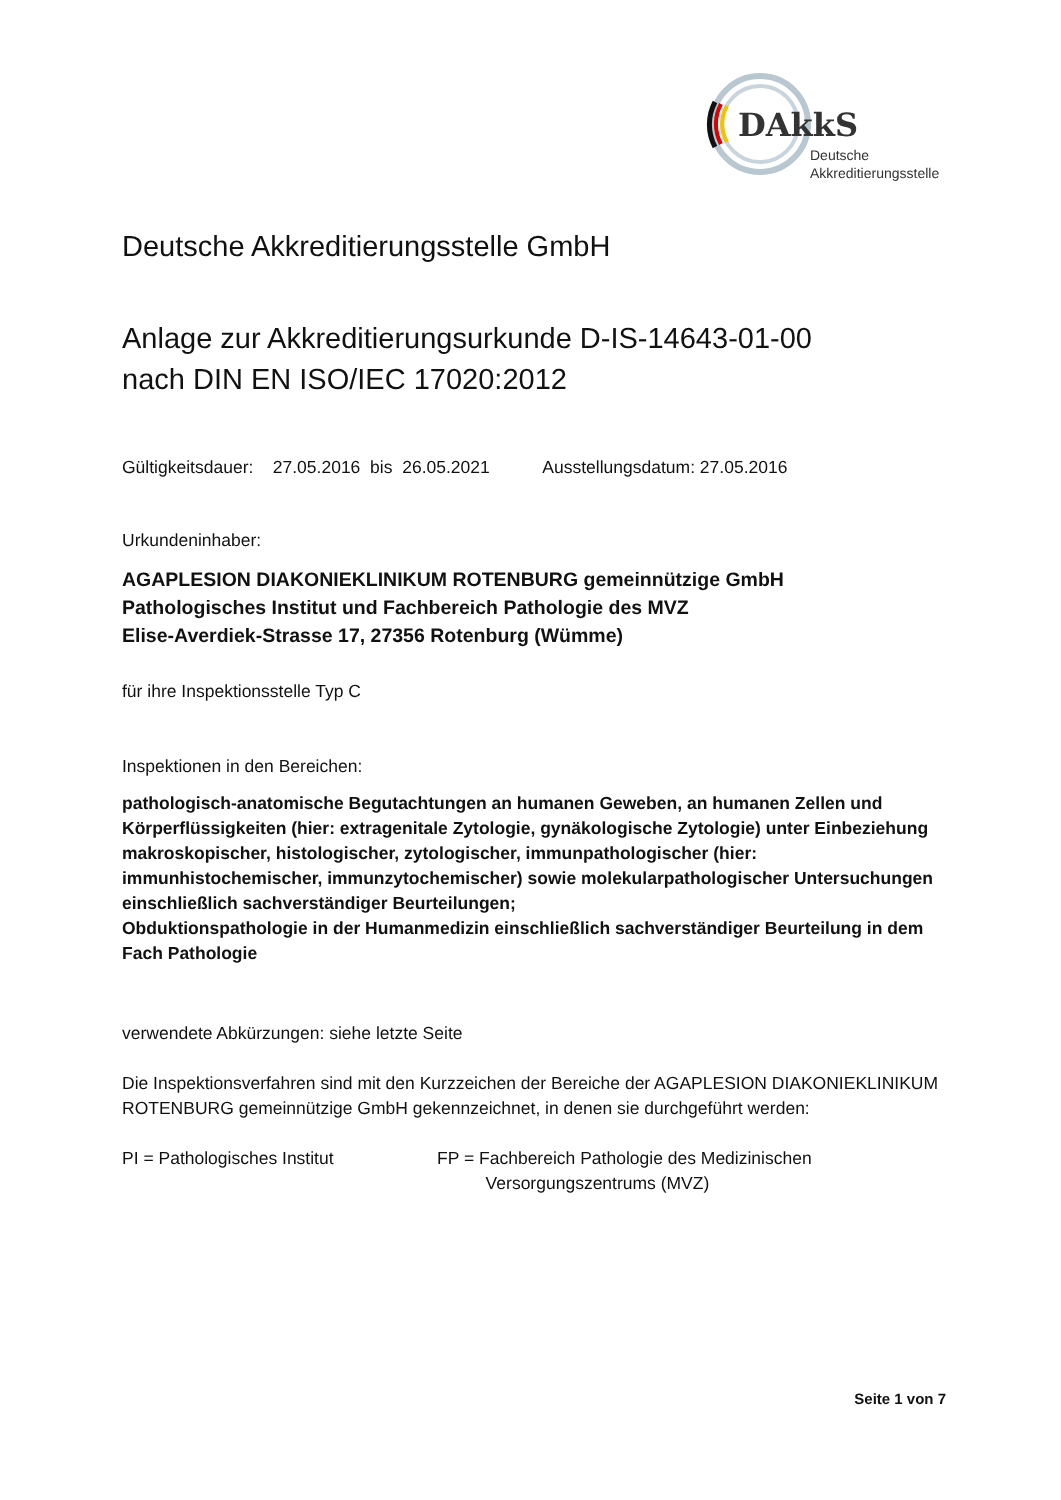DAkkS
Deutsche
Akkreditierungsstelle
Deutsche Akkreditierungsstelle GmbH
Anlage zur Akkreditierungsurkunde D-IS-14643-01-00
nach DIN EN ISO/IEC 17020:2012
Gültigkeitsdauer: 27.05.2016 bis 26.05.2021 Ausstellungsdatum: 27.05.2016
Urkundeninhaber:
AGAPLESION DIAKONIEKLINIKUM ROTENBURG gemeinnützige GmbH
Pathologisches Institut und Fachbereich Pathologie des MVZ
Elise-Averdiek-Strasse 17, 27356 Rotenburg (Wümme)
für ihre Inspektionsstelle Typ C
Inspektionen in den Bereichen:
pathologisch-anatomische Begutachtungen an humanen Geweben, an humanen Zellen und Körperflüssigkeiten (hier: extragenitale Zytologie, gynäkologische Zytologie) unter Einbeziehung makroskopischer, histologischer, zytologischer, immunpathologischer (hier: immunhistochemischer, immunzytochemischer) sowie molekularpathologischer Untersuchungen einschließlich sachverständiger Beurteilungen;
Obduktionspathologie in der Humanmedizin einschließlich sachverständiger Beurteilung in dem Fach Pathologie
verwendete Abkürzungen: siehe letzte Seite
Die Inspektionsverfahren sind mit den Kurzzeichen der Bereiche der AGAPLESION DIAKONIEKLINIKUM ROTENBURG gemeinnützige GmbH gekennzeichnet, in denen sie durchgeführt werden:
PI = Pathologisches Institut FP = Fachbereich Pathologie des Medizinischen
Versorgungszentrums (MVZ)
Seite 1 von 7